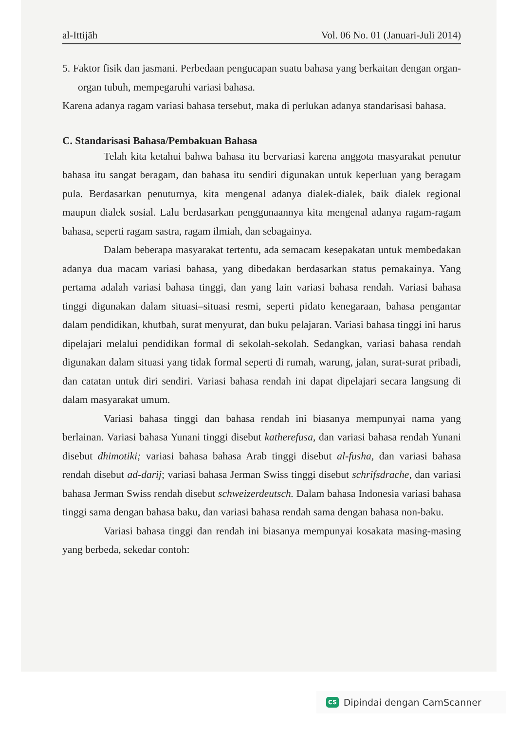al-Ittijāh Vol. 06 No. 01 (Januari-Juli 2014)
5. Faktor fisik dan jasmani. Perbedaan pengucapan suatu bahasa yang berkaitan dengan organ-organ tubuh, mempegaruhi variasi bahasa.
Karena adanya ragam variasi bahasa tersebut, maka di perlukan adanya standarisasi bahasa.
C. Standarisasi Bahasa/Pembakuan Bahasa
Telah kita ketahui bahwa bahasa itu bervariasi karena anggota masyarakat penutur bahasa itu sangat beragam, dan bahasa itu sendiri digunakan untuk keperluan yang beragam pula. Berdasarkan penuturnya, kita mengenal adanya dialek-dialek, baik dialek regional maupun dialek sosial. Lalu berdasarkan penggunaannya kita mengenal adanya ragam-ragam bahasa, seperti ragam sastra, ragam ilmiah, dan sebagainya.
Dalam beberapa masyarakat tertentu, ada semacam kesepakatan untuk membedakan adanya dua macam variasi bahasa, yang dibedakan berdasarkan status pemakainya. Yang pertama adalah variasi bahasa tinggi, dan yang lain variasi bahasa rendah. Variasi bahasa tinggi digunakan dalam situasi–situasi resmi, seperti pidato kenegaraan, bahasa pengantar dalam pendidikan, khutbah, surat menyurat, dan buku pelajaran. Variasi bahasa tinggi ini harus dipelajari melalui pendidikan formal di sekolah-sekolah. Sedangkan, variasi bahasa rendah digunakan dalam situasi yang tidak formal seperti di rumah, warung, jalan, surat-surat pribadi, dan catatan untuk diri sendiri. Variasi bahasa rendah ini dapat dipelajari secara langsung di dalam masyarakat umum.
Variasi bahasa tinggi dan bahasa rendah ini biasanya mempunyai nama yang berlainan. Variasi bahasa Yunani tinggi disebut katherefusa, dan variasi bahasa rendah Yunani disebut dhimotiki; variasi bahasa bahasa Arab tinggi disebut al-fusha, dan variasi bahasa rendah disebut ad-darij; variasi bahasa Jerman Swiss tinggi disebut schrifsdrache, dan variasi bahasa Jerman Swiss rendah disebut schweizerdeutsch. Dalam bahasa Indonesia variasi bahasa tinggi sama dengan bahasa baku, dan variasi bahasa rendah sama dengan bahasa non-baku.
Variasi bahasa tinggi dan rendah ini biasanya mempunyai kosakata masing-masing yang berbeda, sekedar contoh:
CS Dipindai dengan CamScanner